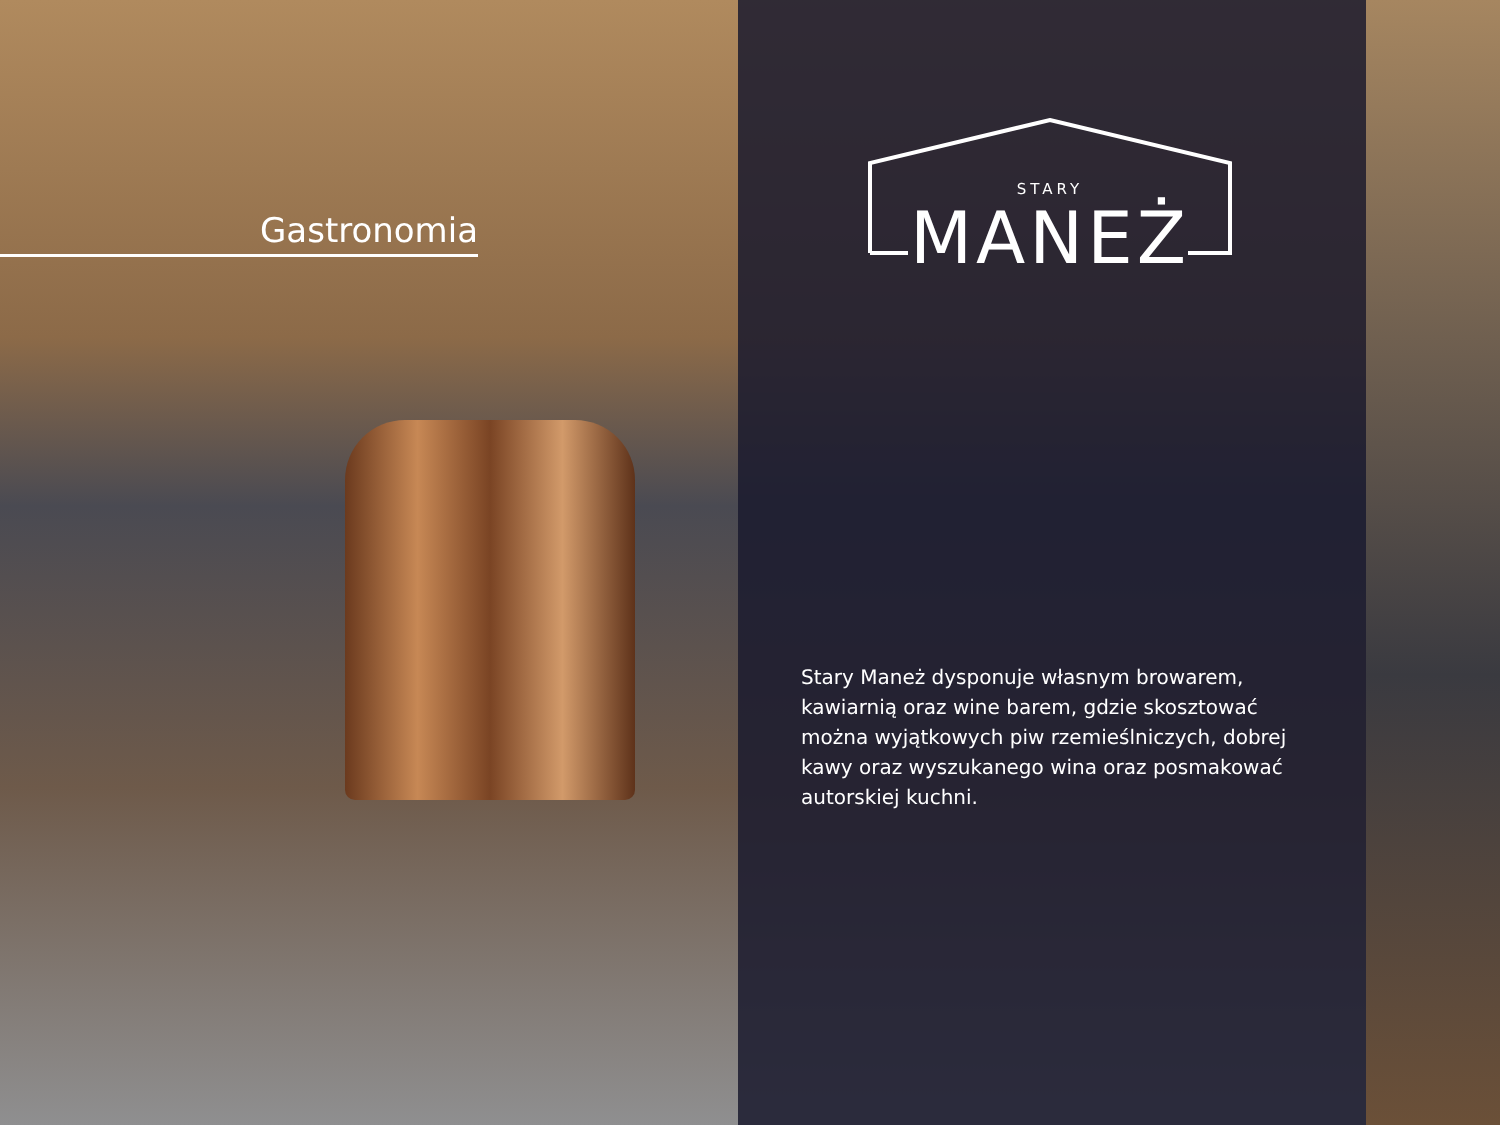Gastronomia
STARY
MANEŻ
Stary Maneż dysponuje własnym browarem, kawiarnią oraz wine barem, gdzie skosztować można wyjątkowych piw rzemieślniczych, dobrej kawy oraz wyszukanego wina oraz posmakować autorskiej kuchni.